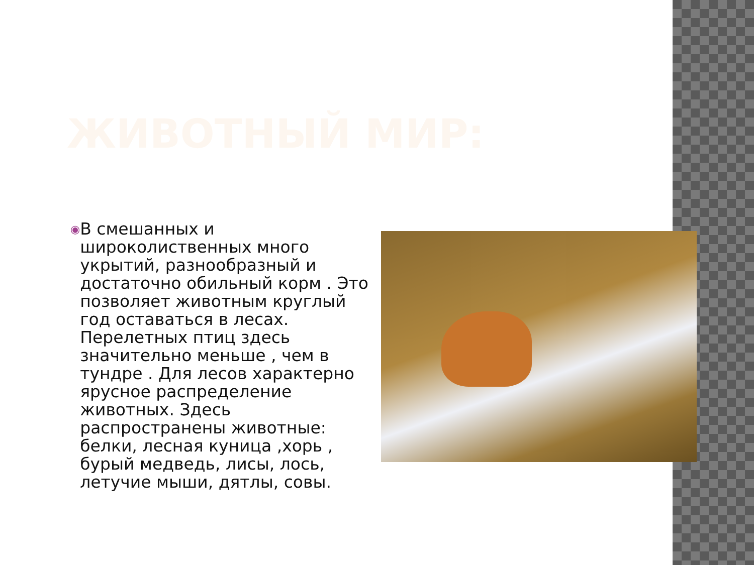ЖИВОТНЫЙ МИР:
◉
В смешанных и широколиственных много укрытий, разнообразный и достаточно обильный корм . Это позволяет животным круглый год оставаться в лесах. Перелетных птиц здесь значительно меньше , чем в тундре . Для лесов характерно ярусное распределение животных. Здесь распространены животные: белки, лесная куница ,хорь , бурый медведь, лисы, лось, летучие мыши, дятлы, совы.